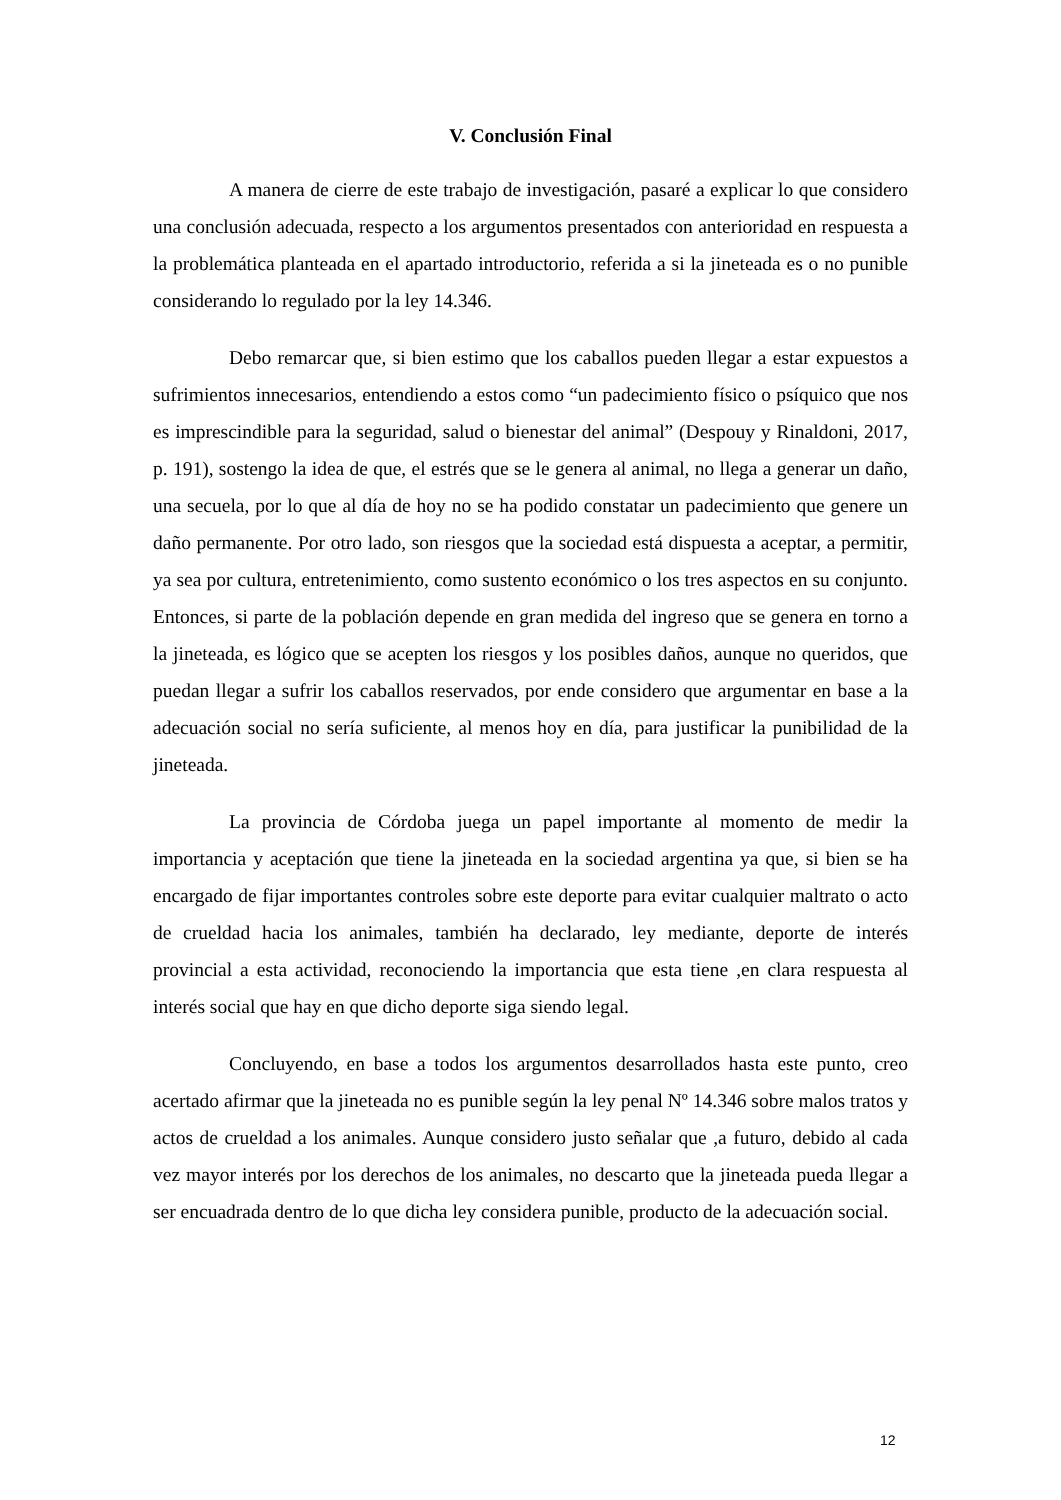V. Conclusión Final
A manera de cierre de este trabajo de investigación, pasaré a explicar lo que considero una conclusión adecuada, respecto a los argumentos presentados con anterioridad en respuesta a la problemática planteada en el apartado introductorio, referida a si la jineteada es o no punible considerando lo regulado por la ley 14.346.
Debo remarcar que, si bien estimo que los caballos pueden llegar a estar expuestos a sufrimientos innecesarios, entendiendo a estos como “un padecimiento físico o psíquico que nos es imprescindible para la seguridad, salud o bienestar del animal” (Despouy y Rinaldoni, 2017, p. 191), sostengo la idea de que, el estrés que se le genera al animal, no llega a generar un daño, una secuela, por lo que al día de hoy no se ha podido constatar un padecimiento que genere un daño permanente. Por otro lado, son riesgos que la sociedad está dispuesta a aceptar, a permitir, ya sea por cultura, entretenimiento, como sustento económico o los tres aspectos en su conjunto. Entonces, si parte de la población depende en gran medida del ingreso que se genera en torno a la jineteada, es lógico que se acepten los riesgos y los posibles daños, aunque no queridos, que puedan llegar a sufrir los caballos reservados, por ende considero que argumentar en base a la adecuación social no sería suficiente, al menos hoy en día, para justificar la punibilidad de la jineteada.
La provincia de Córdoba juega un papel importante al momento de medir la importancia y aceptación que tiene la jineteada en la sociedad argentina ya que, si bien se ha encargado de fijar importantes controles sobre este deporte para evitar cualquier maltrato o acto de crueldad hacia los animales, también ha declarado, ley mediante, deporte de interés provincial a esta actividad, reconociendo la importancia que esta tiene ,en clara respuesta al interés social que hay en que dicho deporte siga siendo legal.
Concluyendo, en base a todos los argumentos desarrollados hasta este punto, creo acertado afirmar que la jineteada no es punible según la ley penal Nº 14.346 sobre malos tratos y actos de crueldad a los animales. Aunque considero justo señalar que ,a futuro, debido al cada vez mayor interés por los derechos de los animales, no descarto que la jineteada pueda llegar a ser encuadrada dentro de lo que dicha ley considera punible, producto de la adecuación social.
12